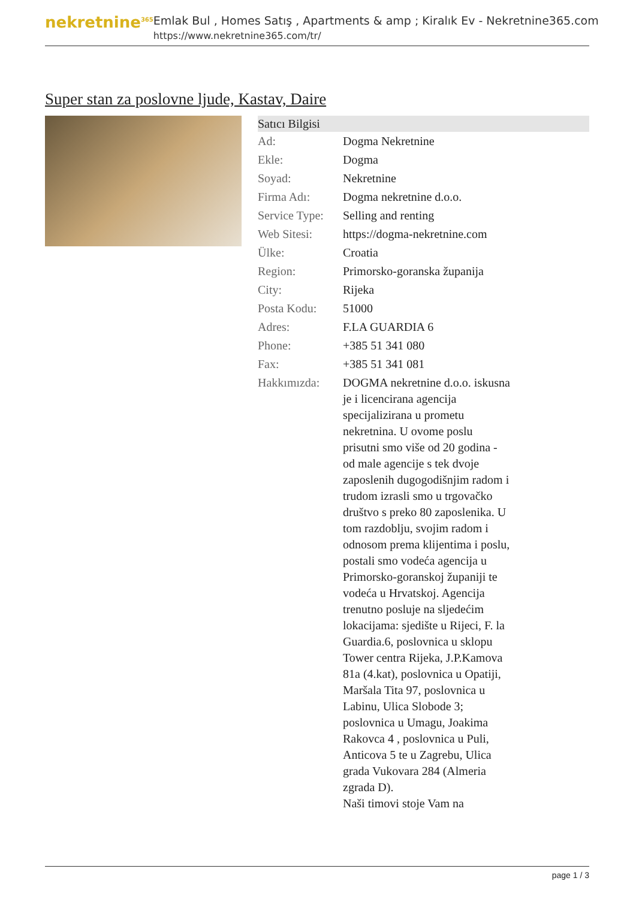nekretnine<sup>365</sup>
Emlak Bul , Homes Satış , Apartments & amp ; Kiralık Ev - Nekretnine365.com
https://www.nekretnine365.com/tr/
Super stan za poslovne ljude, Kastav, Daire
| Satıcı Bilgisi | | |
| --- | --- | --- |
| Ad: | Dogma Nekretnine | |
| Ekle: | Dogma | |
| Soyad: | Nekretnine | |
| Firma Adı: | Dogma nekretnine d.o.o. | |
| Service Type: | Selling and renting | |
| Web Sitesi: | https://dogma-nekretnine.com | |
| Ülke: | Croatia | |
| Region: | Primorsko-goranska županija | |
| City: | Rijeka | |
| Posta Kodu: | 51000 | |
| Adres: | F.LA GUARDIA 6 | |
| Phone: | +385 51 341 080 | |
| Fax: | +385 51 341 081 | |
| Hakkımızda: | DOGMA nekretnine d.o.o. iskusna je i licencirana agencija specijalizirana u prometu nekretnina. U ovome poslu prisutni smo više od 20 godina - od male agencije s tek dvoje zaposlenih dugogodišnjim radom i trudom izrasli smo u trgovačko društvo s preko 80 zaposlenika. U tom razdoblju, svojim radom i odnosom prema klijentima i poslu, postali smo vodeća agencija u Primorsko-goranskoj županiji te vodeća u Hrvatskoj. Agencija trenutno posluje na sljedećim lokacijama: sjedište u Rijeci, F. la Guardia.6, poslovnica u sklopu Tower centra Rijeka, J.P.Kamova 81a (4.kat), poslovnica u Opatiji, Maršala Tita 97, poslovnica u Labinu, Ulica Slobode 3; poslovnica u Umagu, Joakima Rakovca 4 , poslovnica u Puli, Anticova 5 te u Zagrebu, Ulica grada Vukovara 284 (Almeria zgrada D). Naši timovi stoje Vam na | |
page 1 / 3